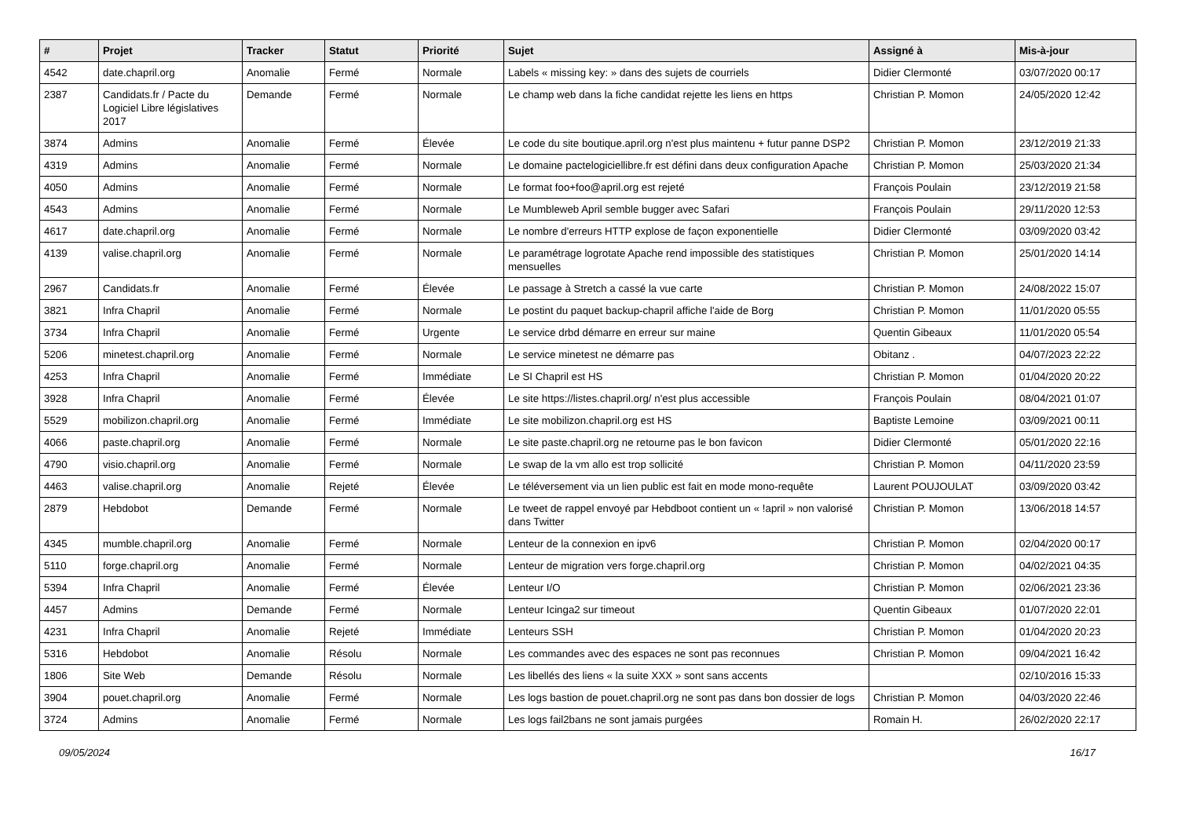| # | Projet | Tracker | Statut | Priorité | Sujet | Assigné à | Mis-à-jour |
| --- | --- | --- | --- | --- | --- | --- | --- |
| 4542 | date.chapril.org | Anomalie | Fermé | Normale | Labels « missing key: » dans des sujets de courriels | Didier Clermonté | 03/07/2020 00:17 |
| 2387 | Candidats.fr / Pacte du Logiciel Libre législatives 2017 | Demande | Fermé | Normale | Le champ web dans la fiche candidat rejette les liens en https | Christian P. Momon | 24/05/2020 12:42 |
| 3874 | Admins | Anomalie | Fermé | Élevée | Le code du site boutique.april.org n'est plus maintenu + futur panne DSP2 | Christian P. Momon | 23/12/2019 21:33 |
| 4319 | Admins | Anomalie | Fermé | Normale | Le domaine pactelogiciellibre.fr est défini dans deux configuration Apache | Christian P. Momon | 25/03/2020 21:34 |
| 4050 | Admins | Anomalie | Fermé | Normale | Le format foo+foo@april.org est rejeté | François Poulain | 23/12/2019 21:58 |
| 4543 | Admins | Anomalie | Fermé | Normale | Le Mumbleweb April semble bugger avec Safari | François Poulain | 29/11/2020 12:53 |
| 4617 | date.chapril.org | Anomalie | Fermé | Normale | Le nombre d'erreurs HTTP explose de façon exponentielle | Didier Clermonté | 03/09/2020 03:42 |
| 4139 | valise.chapril.org | Anomalie | Fermé | Normale | Le paramétrage logrotate Apache rend impossible des statistiques mensuelles | Christian P. Momon | 25/01/2020 14:14 |
| 2967 | Candidats.fr | Anomalie | Fermé | Élevée | Le passage à Stretch a cassé la vue carte | Christian P. Momon | 24/08/2022 15:07 |
| 3821 | Infra Chapril | Anomalie | Fermé | Normale | Le postint du paquet backup-chapril affiche l'aide de Borg | Christian P. Momon | 11/01/2020 05:55 |
| 3734 | Infra Chapril | Anomalie | Fermé | Urgente | Le service drbd démarre en erreur sur maine | Quentin Gibeaux | 11/01/2020 05:54 |
| 5206 | minetest.chapril.org | Anomalie | Fermé | Normale | Le service minetest ne démarre pas | Obitanz . | 04/07/2023 22:22 |
| 4253 | Infra Chapril | Anomalie | Fermé | Immédiate | Le SI Chapril est HS | Christian P. Momon | 01/04/2020 20:22 |
| 3928 | Infra Chapril | Anomalie | Fermé | Élevée | Le site https://listes.chapril.org/ n'est plus accessible | François Poulain | 08/04/2021 01:07 |
| 5529 | mobilizon.chapril.org | Anomalie | Fermé | Immédiate | Le site mobilizon.chapril.org est HS | Baptiste Lemoine | 03/09/2021 00:11 |
| 4066 | paste.chapril.org | Anomalie | Fermé | Normale | Le site paste.chapril.org ne retourne pas le bon favicon | Didier Clermonté | 05/01/2020 22:16 |
| 4790 | visio.chapril.org | Anomalie | Fermé | Normale | Le swap de la vm allo est trop sollicité | Christian P. Momon | 04/11/2020 23:59 |
| 4463 | valise.chapril.org | Anomalie | Rejeté | Élevée | Le téléversement via un lien public est fait en mode mono-requête | Laurent POUJOULAT | 03/09/2020 03:42 |
| 2879 | Hebdobot | Demande | Fermé | Normale | Le tweet de rappel envoyé par Hebdboot contient un « !april » non valorisé dans Twitter | Christian P. Momon | 13/06/2018 14:57 |
| 4345 | mumble.chapril.org | Anomalie | Fermé | Normale | Lenteur de la connexion en ipv6 | Christian P. Momon | 02/04/2020 00:17 |
| 5110 | forge.chapril.org | Anomalie | Fermé | Normale | Lenteur de migration vers forge.chapril.org | Christian P. Momon | 04/02/2021 04:35 |
| 5394 | Infra Chapril | Anomalie | Fermé | Élevée | Lenteur I/O | Christian P. Momon | 02/06/2021 23:36 |
| 4457 | Admins | Demande | Fermé | Normale | Lenteur Icinga2 sur timeout | Quentin Gibeaux | 01/07/2020 22:01 |
| 4231 | Infra Chapril | Anomalie | Rejeté | Immédiate | Lenteurs SSH | Christian P. Momon | 01/04/2020 20:23 |
| 5316 | Hebdobot | Anomalie | Résolu | Normale | Les commandes avec des espaces ne sont pas reconnues | Christian P. Momon | 09/04/2021 16:42 |
| 1806 | Site Web | Demande | Résolu | Normale | Les libellés des liens « la suite XXX » sont sans accents | | 02/10/2016 15:33 |
| 3904 | pouet.chapril.org | Anomalie | Fermé | Normale | Les logs bastion de pouet.chapril.org ne sont pas dans bon dossier de logs | Christian P. Momon | 04/03/2020 22:46 |
| 3724 | Admins | Anomalie | Fermé | Normale | Les logs fail2bans ne sont jamais purgées | Romain H. | 26/02/2020 22:17 |
09/05/2024 16/17